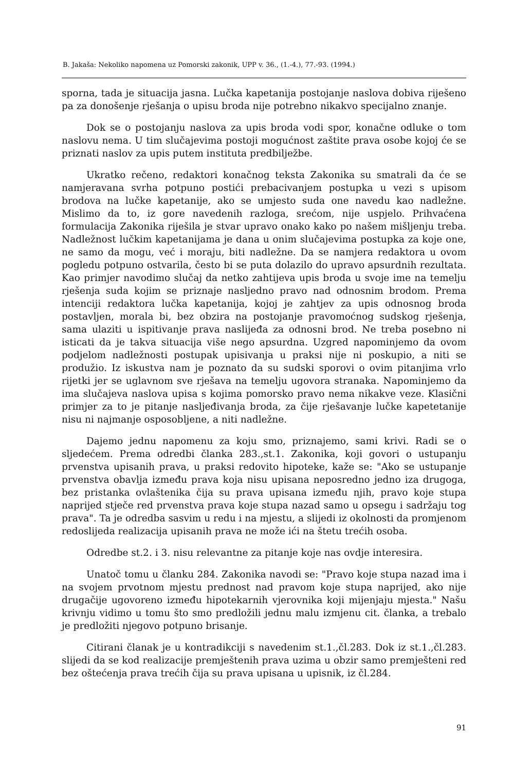B. Jakaša: Nekoliko napomena uz Pomorski zakonik, UPP v. 36., (1.-4.), 77.-93. (1994.)
sporna, tada je situacija jasna. Lučka kapetanija postojanje naslova dobiva riješeno pa za donošenje rješanja o upisu broda nije potrebno nikakvo specijalno znanje.
Dok se o postojanju naslova za upis broda vodi spor, konačne odluke o tom naslovu nema. U tim slučajevima postoji mogućnost zaštite prava osobe kojoj će se priznati naslov za upis putem instituta predbilježbe.
Ukratko rečeno, redaktori konačnog teksta Zakonika su smatrali da će se namjeravana svrha potpuno postići prebacivanjem postupka u vezi s upisom brodova na lučke kapetanije, ako se umjesto suda one navedu kao nadležne. Mislimo da to, iz gore navedenih razloga, srećom, nije uspjelo. Prihvaćena formulacija Zakonika riješila je stvar upravo onako kako po našem mišljenju treba. Nadležnost lučkim kapetanijama je dana u onim slučajevima postupka za koje one, ne samo da mogu, već i moraju, biti nadležne. Da se namjera redaktora u ovom pogledu potpuno ostvarila, često bi se puta dolazilo do upravo apsurdnih rezultata. Kao primjer navodimo slučaj da netko zahtijeva upis broda u svoje ime na temelju rješenja suda kojim se priznaje nasljedno pravo nad odnosnim brodom. Prema intenciji redaktora lučka kapetanija, kojoj je zahtjev za upis odnosnog broda postavljen, morala bi, bez obzira na postojanje pravomoćnog sudskog rješenja, sama ulaziti u ispitivanje prava naslijeđa za odnosni brod. Ne treba posebno ni isticati da je takva situacija više nego apsurdna. Uzgred napominjemo da ovom podjelom nadležnosti postupak upisivanja u praksi nije ni poskupio, a niti se produžio. Iz iskustva nam je poznato da su sudski sporovi o ovim pitanjima vrlo rijetki jer se uglavnom sve rješava na temelju ugovora stranaka. Napominjemo da ima slučajeva naslova upisa s kojima pomorsko pravo nema nikakve veze. Klasični primjer za to je pitanje nasljeđivanja broda, za čije rješavanje lučke kapetetanije nisu ni najmanje osposobljene, a niti nadležne.
Dajemo jednu napomenu za koju smo, priznajemo, sami krivi. Radi se o sljedećem. Prema odredbi članka 283.,st.1. Zakonika, koji govori o ustupanju prvenstva upisanih prava, u praksi redovito hipoteke, kaže se: "Ako se ustupanje prvenstva obavlja između prava koja nisu upisana neposredno jedno iza drugoga, bez pristanka ovlaštenika čija su prava upisana između njih, pravo koje stupa naprijed stječe red prvenstva prava koje stupa nazad samo u opsegu i sadržaju tog prava". Ta je odredba sasvim u redu i na mjestu, a slijedi iz okolnosti da promjenom redoslijeda realizacija upisanih prava ne može ići na štetu trećih osoba.
Odredbe st.2. i 3. nisu relevantne za pitanje koje nas ovdje interesira.
Unatoč tomu u članku 284. Zakonika navodi se: "Pravo koje stupa nazad ima i na svojem prvotnom mjestu prednost nad pravom koje stupa naprijed, ako nije drugačije ugovoreno između hipotekarnih vjerovnika koji mijenjaju mjesta." Našu krivnju vidimo u tomu što smo predložili jednu malu izmjenu cit. članka, a trebalo je predložiti njegovo potpuno brisanje.
Citirani članak je u kontradikciji s navedenim st.1.,čl.283. Dok iz st.1.,čl.283. slijedi da se kod realizacije premještenih prava uzima u obzir samo premješteni red bez oštećenja prava trećih čija su prava upisana u upisnik, iz čl.284.
91